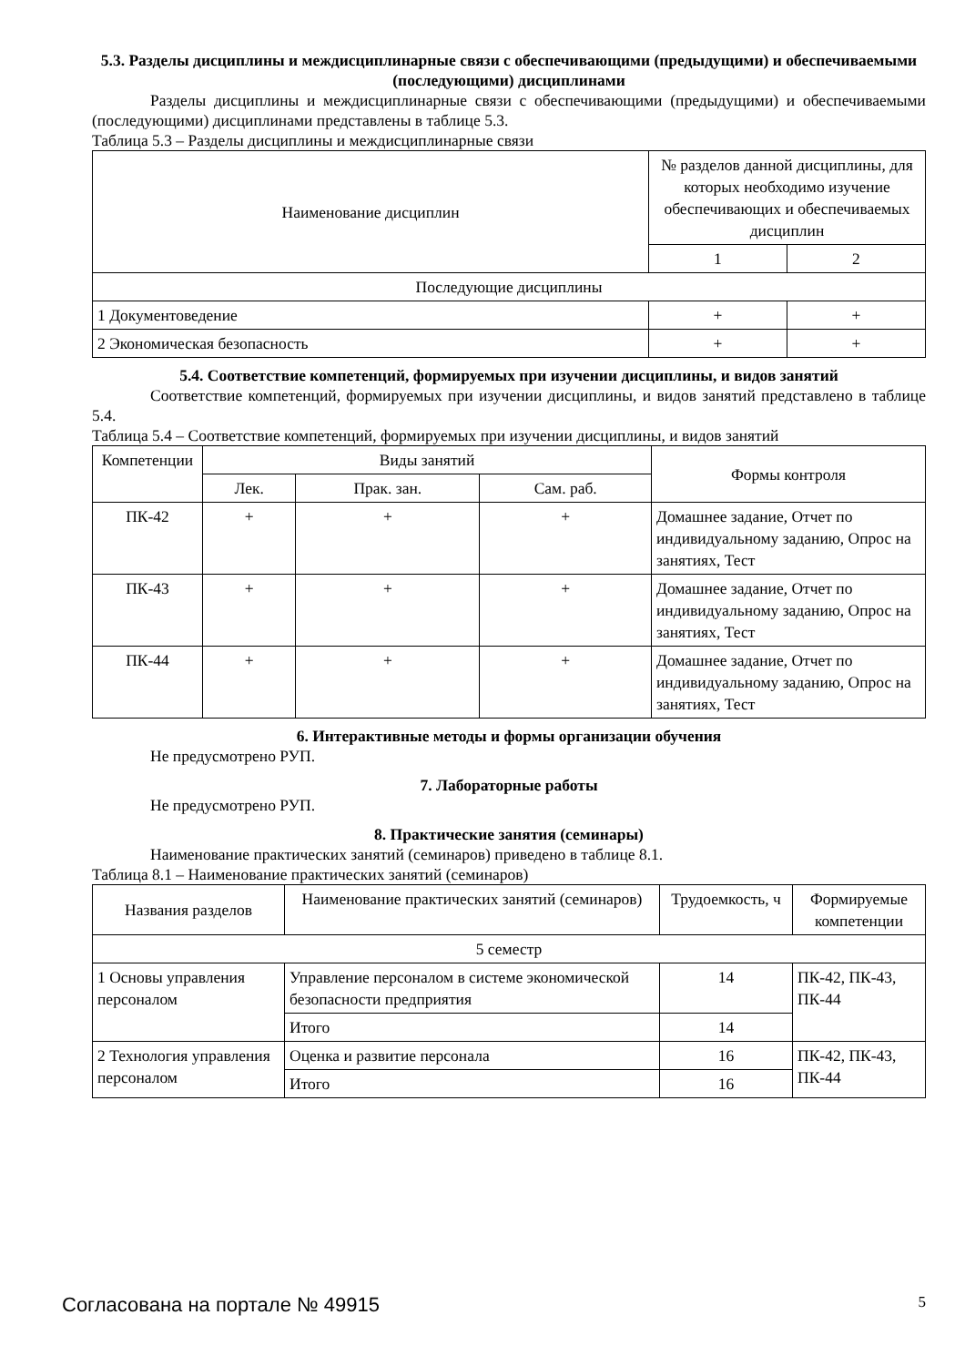5.3. Разделы дисциплины и междисциплинарные связи с обеспечивающими (предыдущими) и обеспечиваемыми (последующими) дисциплинами
Разделы дисциплины и междисциплинарные связи с обеспечивающими (предыдущими) и обеспечиваемыми (последующими) дисциплинами представлены в таблице 5.3.
Таблица 5.3 – Разделы дисциплины и междисциплинарные связи
| Наименование дисциплин | № разделов данной дисциплины, для которых необходимо изучение обеспечивающих и обеспечиваемых дисциплин | |
| --- | --- | --- |
| | 1 | 2 |
| Последующие дисциплины | | |
| 1 Документоведение | + | + |
| 2 Экономическая безопасность | + | + |
5.4. Соответствие компетенций, формируемых при изучении дисциплины, и видов занятий
Соответствие компетенций, формируемых при изучении дисциплины, и видов занятий представлено в таблице 5.4.
Таблица 5.4 – Соответствие компетенций, формируемых при изучении дисциплины, и видов занятий
| Компетенции | Виды занятий | | | Формы контроля |
| --- | --- | --- | --- | --- |
| | Лек. | Прак. зан. | Сам. раб. | |
| ПК-42 | + | + | + | Домашнее задание, Отчет по индивидуальному заданию, Опрос на занятиях, Тест |
| ПК-43 | + | + | + | Домашнее задание, Отчет по индивидуальному заданию, Опрос на занятиях, Тест |
| ПК-44 | + | + | + | Домашнее задание, Отчет по индивидуальному заданию, Опрос на занятиях, Тест |
6. Интерактивные методы и формы организации обучения
Не предусмотрено РУП.
7. Лабораторные работы
Не предусмотрено РУП.
8. Практические занятия (семинары)
Наименование практических занятий (семинаров) приведено в таблице 8.1.
Таблица 8.1 – Наименование практических занятий (семинаров)
| Названия разделов | Наименование практических занятий (семинаров) | Трудоемкость, ч | Формируемые компетенции |
| --- | --- | --- | --- |
| 5 семестр | | | |
| 1 Основы управления персоналом | Управление персоналом в системе экономической безопасности предприятия | 14 | ПК-42, ПК-43, ПК-44 |
| | Итого | 14 | |
| 2 Технология управления персоналом | Оценка и развитие персонала | 16 | ПК-42, ПК-43, ПК-44 |
| | Итого | 16 | |
Согласована на портале № 49915 5